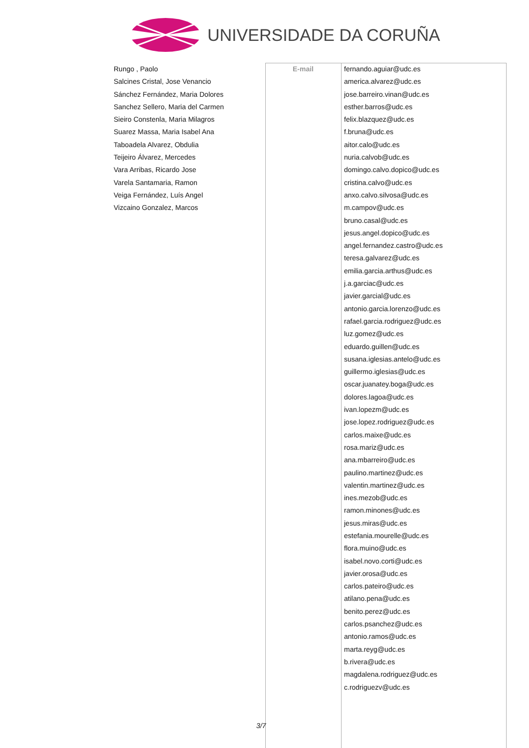UNIVERSIDADE DA CORUÑA
Rungo , Paolo
Salcines Cristal, Jose Venancio
Sánchez Fernández, Maria Dolores
Sanchez Sellero, Maria del Carmen
Sieiro Constenla, Maria Milagros
Suarez Massa, Maria Isabel Ana
Taboadela Alvarez, Obdulia
Teijeiro Álvarez, Mercedes
Vara Arribas, Ricardo Jose
Varela Santamaria, Ramon
Veiga Fernández, Luís Angel
Vizcaino Gonzalez, Marcos
E-mail
fernando.aguiar@udc.es
america.alvarez@udc.es
jose.barreiro.vinan@udc.es
esther.barros@udc.es
felix.blazquez@udc.es
f.bruna@udc.es
aitor.calo@udc.es
nuria.calvob@udc.es
domingo.calvo.dopico@udc.es
cristina.calvo@udc.es
anxo.calvo.silvosa@udc.es
m.campov@udc.es
bruno.casal@udc.es
jesus.angel.dopico@udc.es
angel.fernandez.castro@udc.es
teresa.galvarez@udc.es
emilia.garcia.arthus@udc.es
j.a.garciac@udc.es
javier.garcial@udc.es
antonio.garcia.lorenzo@udc.es
rafael.garcia.rodriguez@udc.es
luz.gomez@udc.es
eduardo.guillen@udc.es
susana.iglesias.antelo@udc.es
guillermo.iglesias@udc.es
oscar.juanatey.boga@udc.es
dolores.lagoa@udc.es
ivan.lopezm@udc.es
jose.lopez.rodriguez@udc.es
carlos.maixe@udc.es
rosa.mariz@udc.es
ana.mbarreiro@udc.es
paulino.martinez@udc.es
valentin.martinez@udc.es
ines.mezob@udc.es
ramon.minones@udc.es
jesus.miras@udc.es
estefania.mourelle@udc.es
flora.muino@udc.es
isabel.novo.corti@udc.es
javier.orosa@udc.es
carlos.pateiro@udc.es
atilano.pena@udc.es
benito.perez@udc.es
carlos.psanchez@udc.es
antonio.ramos@udc.es
marta.reyg@udc.es
b.rivera@udc.es
magdalena.rodriguez@udc.es
c.rodriguezv@udc.es
3/7